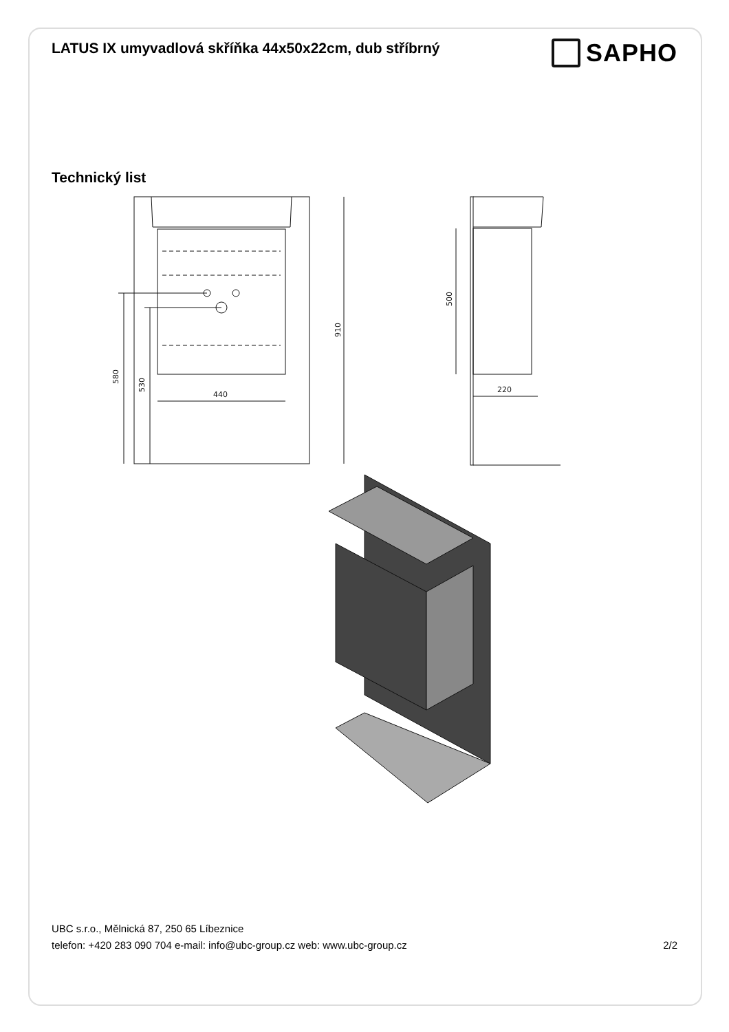LATUS IX umyvadlová skříňka 44x50x22cm, dub stříbrný
SAPHO
Technický list
440
220
580
530
910
500
UBC s.r.o., Mělnická 87, 250 65 Líbeznice
telefon: +420 283 090 704 e-mail: info@ubc-group.cz web: www.ubc-group.cz 2/2